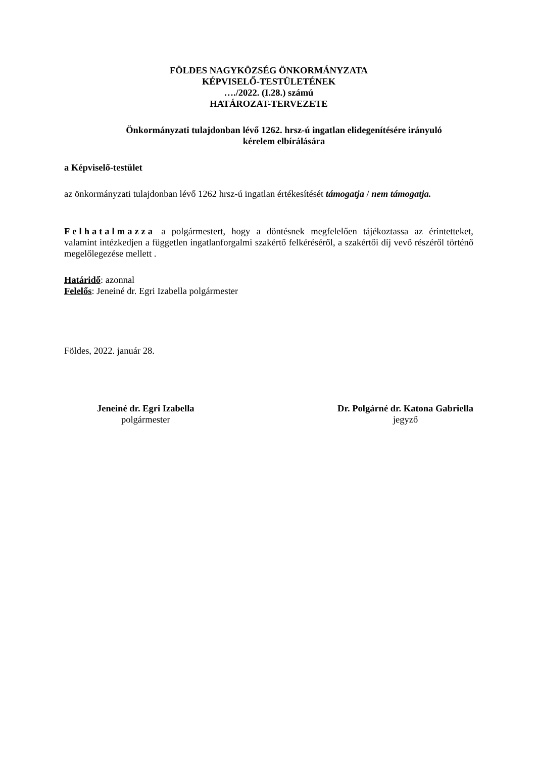FÖLDES NAGYKÖZSÉG ÖNKORMÁNYZATA
KÉPVISELŐ-TESTÜLETÉNEK
…./2022. (I.28.) számú
HATÁROZAT-TERVEZETE
Önkormányzati tulajdonban lévő 1262. hrsz-ú ingatlan elidegenítésére irányuló
kérelem elbírálására
a Képviselő-testület
az önkormányzati tulajdonban lévő 1262 hrsz-ú ingatlan értékesítését támogatja / nem támogatja.
Felhatalmazza a polgármestert, hogy a döntésnek megfelelően tájékoztassa az érintetteket, valamint intézkedjen a független ingatlanforgalmi szakértő felkéréséről, a szakértői díj vevő részéről történő megelőlegezése mellett .
Határidő: azonnal
Felelős: Jeneiné dr. Egri Izabella polgármester
Földes, 2022. január 28.
Jeneiné dr. Egri Izabella
polgármester
Dr. Polgárné dr. Katona Gabriella
jegyző